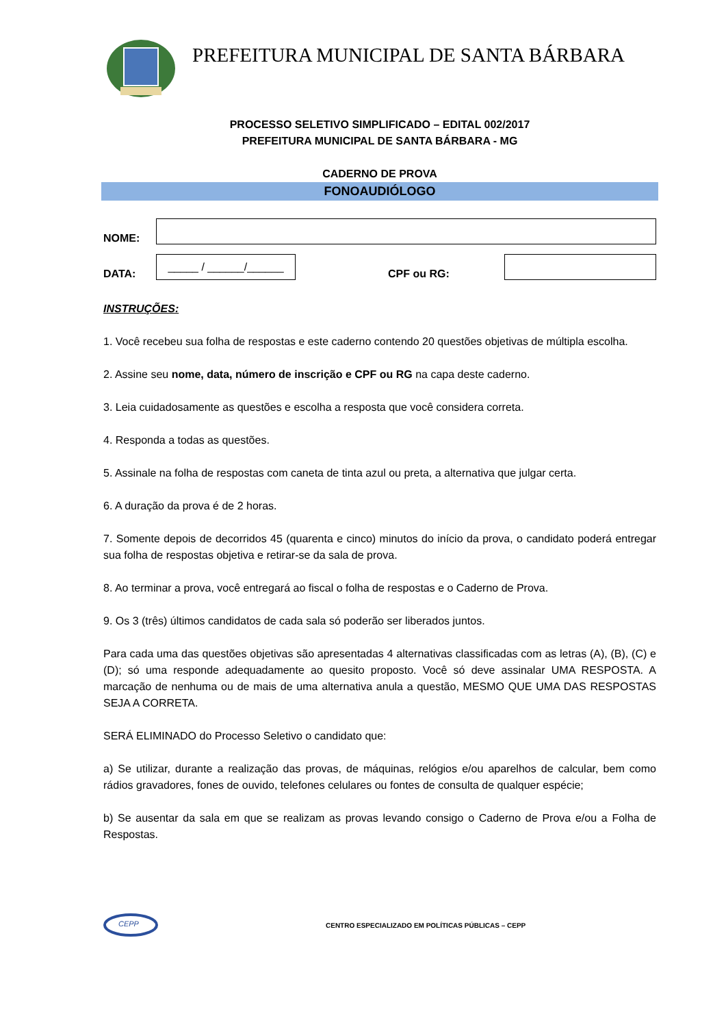PREFEITURA MUNICIPAL DE SANTA BÁRBARA
PROCESSO SELETIVO SIMPLIFICADO – EDITAL 002/2017
PREFEITURA MUNICIPAL DE SANTA BÁRBARA - MG
CADERNO DE PROVA
FONOAUDIÓLOGO
NOME:
DATA:
_____ / ______/______
CPF ou RG:
INSTRUÇÕES:
1. Você recebeu sua folha de respostas e este caderno contendo 20 questões objetivas de múltipla escolha.
2. Assine seu nome, data, número de inscrição e CPF ou RG na capa deste caderno.
3. Leia cuidadosamente as questões e escolha a resposta que você considera correta.
4. Responda a todas as questões.
5. Assinale na folha de respostas com caneta de tinta azul ou preta, a alternativa que julgar certa.
6. A duração da prova é de 2 horas.
7. Somente depois de decorridos 45 (quarenta e cinco) minutos do início da prova, o candidato poderá entregar sua folha de respostas objetiva e retirar-se da sala de prova.
8. Ao terminar a prova, você entregará ao fiscal o folha de respostas e o Caderno de Prova.
9. Os 3 (três) últimos candidatos de cada sala só poderão ser liberados juntos.
Para cada uma das questões objetivas são apresentadas 4 alternativas classificadas com as letras (A), (B), (C) e (D); só uma responde adequadamente ao quesito proposto. Você só deve assinalar UMA RESPOSTA. A marcação de nenhuma ou de mais de uma alternativa anula a questão, MESMO QUE UMA DAS RESPOSTAS SEJA A CORRETA.
SERÁ ELIMINADO do Processo Seletivo o candidato que:
a) Se utilizar, durante a realização das provas, de máquinas, relógios e/ou aparelhos de calcular, bem como rádios gravadores, fones de ouvido, telefones celulares ou fontes de consulta de qualquer espécie;
b) Se ausentar da sala em que se realizam as provas levando consigo o Caderno de Prova e/ou a Folha de Respostas.
CEPP
CENTRO ESPECIALIZADO EM POLÍTICAS PÚBLICAS – CEPP